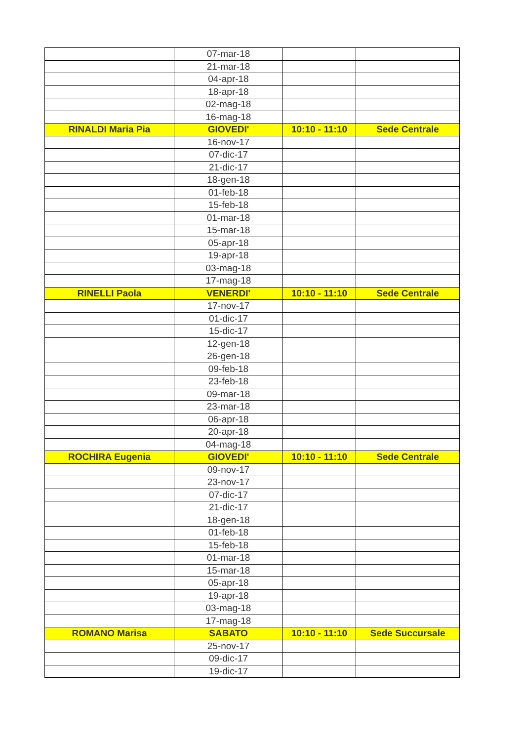| | 07-mar-18 | | |
| | 21-mar-18 | | |
| | 04-apr-18 | | |
| | 18-apr-18 | | |
| | 02-mag-18 | | |
| | 16-mag-18 | | |
| RINALDI Maria Pia | GIOVEDI' | 10:10 - 11:10 | Sede Centrale |
| | 16-nov-17 | | |
| | 07-dic-17 | | |
| | 21-dic-17 | | |
| | 18-gen-18 | | |
| | 01-feb-18 | | |
| | 15-feb-18 | | |
| | 01-mar-18 | | |
| | 15-mar-18 | | |
| | 05-apr-18 | | |
| | 19-apr-18 | | |
| | 03-mag-18 | | |
| | 17-mag-18 | | |
| RINELLI Paola | VENERDI' | 10:10 - 11:10 | Sede Centrale |
| | 17-nov-17 | | |
| | 01-dic-17 | | |
| | 15-dic-17 | | |
| | 12-gen-18 | | |
| | 26-gen-18 | | |
| | 09-feb-18 | | |
| | 23-feb-18 | | |
| | 09-mar-18 | | |
| | 23-mar-18 | | |
| | 06-apr-18 | | |
| | 20-apr-18 | | |
| | 04-mag-18 | | |
| ROCHIRA Eugenia | GIOVEDI' | 10:10 - 11:10 | Sede Centrale |
| | 09-nov-17 | | |
| | 23-nov-17 | | |
| | 07-dic-17 | | |
| | 21-dic-17 | | |
| | 18-gen-18 | | |
| | 01-feb-18 | | |
| | 15-feb-18 | | |
| | 01-mar-18 | | |
| | 15-mar-18 | | |
| | 05-apr-18 | | |
| | 19-apr-18 | | |
| | 03-mag-18 | | |
| | 17-mag-18 | | |
| ROMANO Marisa | SABATO | 10:10 - 11:10 | Sede Succursale |
| | 25-nov-17 | | |
| | 09-dic-17 | | |
| | 19-dic-17 | | |